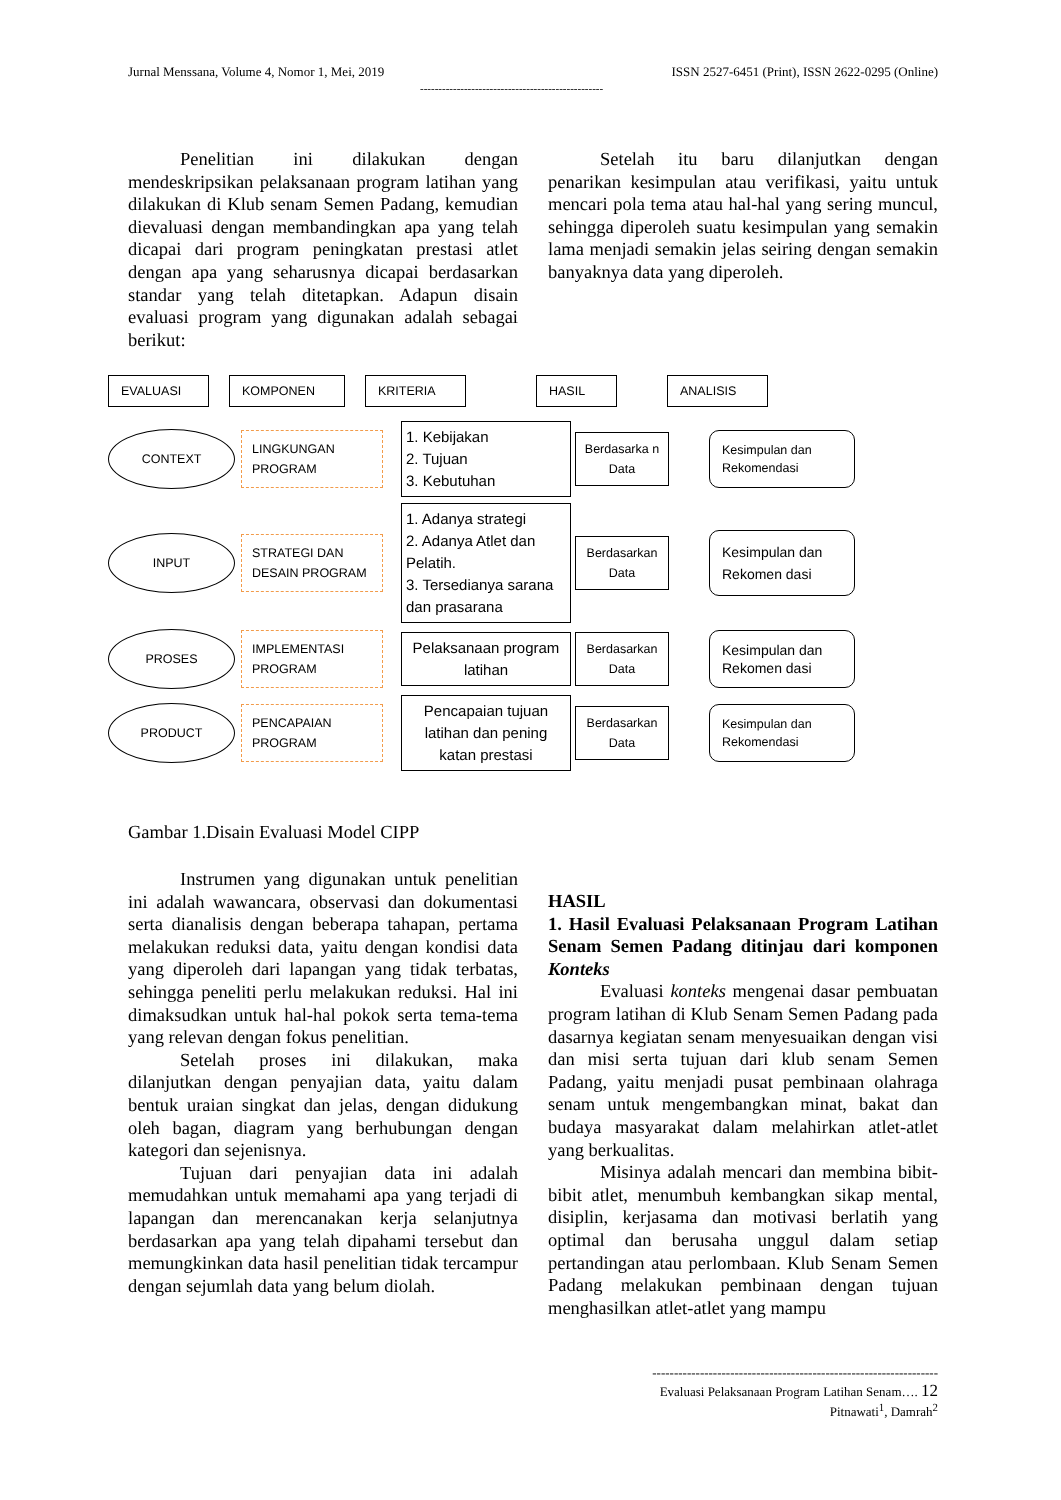Jurnal Menssana, Volume 4, Nomor 1, Mei, 2019 ISSN 2527-6451 (Print), ISSN 2622-0295 (Online)
--------------------------------------------------
Penelitian ini dilakukan dengan mendeskripsikan pelaksanaan program latihan yang dilakukan di Klub senam Semen Padang, kemudian dievaluasi dengan membandingkan apa yang telah dicapai dari program peningkatan prestasi atlet dengan apa yang seharusnya dicapai berdasarkan standar yang telah ditetapkan. Adapun disain evaluasi program yang digunakan adalah sebagai berikut:
Setelah itu baru dilanjutkan dengan penarikan kesimpulan atau verifikasi, yaitu untuk mencari pola tema atau hal-hal yang sering muncul, sehingga diperoleh suatu kesimpulan yang semakin lama menjadi semakin jelas seiring dengan semakin banyaknya data yang diperoleh.
EVALUASI KOMPONEN KRITERIA HASIL ANALISIS
CONTEXT
LINGKUNGAN PROGRAM
1. Kebijakan
2. Tujuan
3. Kebutuhan
Berdasarka n Data
Kesimpulan dan Rekomendasi
INPUT
STRATEGI DAN DESAIN PROGRAM
1. Adanya strategi
2. Adanya Atlet dan Pelatih.
3. Tersedianya sarana dan prasarana
Berdasarkan Data
Kesimpulan dan Rekomen dasi
PROSES
IMPLEMENTASI PROGRAM
Pelaksanaan program latihan
Berdasarkan Data
Kesimpulan dan Rekomen dasi
PRODUCT
PENCAPAIAN PROGRAM
Pencapaian tujuan latihan dan pening katan prestasi
Berdasarkan Data
Kesimpulan dan Rekomendasi
Gambar 1.Disain Evaluasi Model CIPP
Instrumen yang digunakan untuk penelitian ini adalah wawancara, observasi dan dokumentasi serta dianalisis dengan beberapa tahapan, pertama melakukan reduksi data, yaitu dengan kondisi data yang diperoleh dari lapangan yang tidak terbatas, sehingga peneliti perlu melakukan reduksi. Hal ini dimaksudkan untuk hal-hal pokok serta tema-tema yang relevan dengan fokus penelitian.
Setelah proses ini dilakukan, maka dilanjutkan dengan penyajian data, yaitu dalam bentuk uraian singkat dan jelas, dengan didukung oleh bagan, diagram yang berhubungan dengan kategori dan sejenisnya.
Tujuan dari penyajian data ini adalah memudahkan untuk memahami apa yang terjadi di lapangan dan merencanakan kerja selanjutnya berdasarkan apa yang telah dipahami tersebut dan memungkinkan data hasil penelitian tidak tercampur dengan sejumlah data yang belum diolah.
HASIL
1. Hasil Evaluasi Pelaksanaan Program Latihan Senam Semen Padang ditinjau dari komponen Konteks
Evaluasi konteks mengenai dasar pembuatan program latihan di Klub Senam Semen Padang pada dasarnya kegiatan senam menyesuaikan dengan visi dan misi serta tujuan dari klub senam Semen Padang, yaitu menjadi pusat pembinaan olahraga senam untuk mengembangkan minat, bakat dan budaya masyarakat dalam melahirkan atlet-atlet yang berkualitas.
Misinya adalah mencari dan membina bibit-bibit atlet, menumbuh kembangkan sikap mental, disiplin, kerjasama dan motivasi berlatih yang optimal dan berusaha unggul dalam setiap pertandingan atau perlombaan. Klub Senam Semen Padang melakukan pembinaan dengan tujuan menghasilkan atlet-atlet yang mampu
------------------------------------------------------------------
Evaluasi Pelaksanaan Program Latihan Senam…. 12
Pitnawati<sup>1</sup>, Damrah<sup>2</sup>